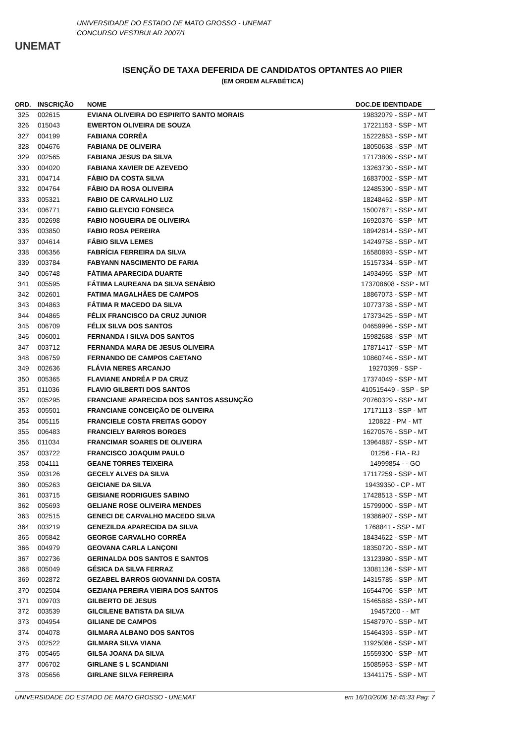UNEMAT
UNIVERSIDADE DO ESTADO DE MATO GROSSO - UNEMAT
CONCURSO VESTIBULAR 2007/1
ISENÇÃO DE TAXA DEFERIDA DE CANDIDATOS OPTANTES AO PIIER
(EM ORDEM ALFABÉTICA)
| ORD. | INSCRIÇÃO | NOME | DOC.DE IDENTIDADE |
| --- | --- | --- | --- |
| 325 | 002615 | EVIANA OLIVEIRA DO ESPIRITO SANTO MORAIS | 19832079 - SSP - MT |
| 326 | 015043 | EWERTON OLIVEIRA DE SOUZA | 17221153 - SSP - MT |
| 327 | 004199 | FABIANA CORRÊA | 15222853 - SSP - MT |
| 328 | 004676 | FABIANA DE OLIVEIRA | 18050638 - SSP - MT |
| 329 | 002565 | FABIANA JESUS DA SILVA | 17173809 - SSP - MT |
| 330 | 004020 | FABIANA XAVIER DE AZEVEDO | 13263730 - SSP - MT |
| 331 | 004714 | FÁBIO DA COSTA SILVA | 16837002 - SSP - MT |
| 332 | 004764 | FÁBIO DA ROSA OLIVEIRA | 12485390 - SSP - MT |
| 333 | 005321 | FABIO DE CARVALHO LUZ | 18248462 - SSP - MT |
| 334 | 006771 | FABIO GLEYCIO FONSECA | 15007871 - SSP - MT |
| 335 | 002698 | FABIO NOGUEIRA DE OLIVEIRA | 16920376 - SSP - MT |
| 336 | 003850 | FABIO ROSA PEREIRA | 18942814 - SSP - MT |
| 337 | 004614 | FÁBIO SILVA LEMES | 14249758 - SSP - MT |
| 338 | 006356 | FABRÍCIA FERREIRA DA SILVA | 16580893 - SSP - MT |
| 339 | 003784 | FABYANN NASCIMENTO DE FARIA | 15157334 - SSP - MT |
| 340 | 006748 | FÁTIMA APARECIDA DUARTE | 14934965 - SSP - MT |
| 341 | 005595 | FÁTIMA LAUREANA DA SILVA SENÁBIO | 173708608 - SSP - MT |
| 342 | 002601 | FATIMA MAGALHÃES DE CAMPOS | 18867073 - SSP - MT |
| 343 | 004863 | FÁTIMA R MACEDO DA SILVA | 10773738 - SSP - MT |
| 344 | 004865 | FÉLIX FRANCISCO DA CRUZ JUNIOR | 17373425 - SSP - MT |
| 345 | 006709 | FÉLIX SILVA DOS SANTOS | 04659996 - SSP - MT |
| 346 | 006001 | FERNANDA I SILVA DOS SANTOS | 15982688 - SSP - MT |
| 347 | 003712 | FERNANDA MARA DE JESUS OLIVEIRA | 17871417 - SSP - MT |
| 348 | 006759 | FERNANDO DE CAMPOS CAETANO | 10860746 - SSP - MT |
| 349 | 002636 | FLÁVIA NERES ARCANJO | 19270399 - SSP - |
| 350 | 005365 | FLAVIANE ANDRÉA P DA CRUZ | 17374049 - SSP - MT |
| 351 | 011036 | FLAVIO GILBERTI DOS SANTOS | 410515449 - SSP - SP |
| 352 | 005295 | FRANCIANE APARECIDA DOS SANTOS ASSUNÇÃO | 20760329 - SSP - MT |
| 353 | 005501 | FRANCIANE CONCEIÇÃO DE OLIVEIRA | 17171113 - SSP - MT |
| 354 | 005115 | FRANCIELE COSTA FREITAS GODOY | 120822 - PM - MT |
| 355 | 006483 | FRANCIELY BARROS BORGES | 16270576 - SSP - MT |
| 356 | 011034 | FRANCIMAR SOARES DE OLIVEIRA | 13964887 - SSP - MT |
| 357 | 003722 | FRANCISCO JOAQUIM PAULO | 01256 - FIA - RJ |
| 358 | 004111 | GEANE TORRES TEIXEIRA | 14999854 - - GO |
| 359 | 003126 | GECELY ALVES DA SILVA | 17117259 - SSP - MT |
| 360 | 005263 | GEICIANE DA SILVA | 19439350 - CP - MT |
| 361 | 003715 | GEISIANE RODRIGUES SABINO | 17428513 - SSP - MT |
| 362 | 005693 | GELIANE ROSE OLIVEIRA MENDES | 15799000 - SSP - MT |
| 363 | 002515 | GENECI DE CARVALHO MACEDO SILVA | 19386907 - SSP - MT |
| 364 | 003219 | GENEZILDA APARECIDA DA SILVA | 1768841 - SSP - MT |
| 365 | 005842 | GEORGE CARVALHO CORRÊA | 18434622 - SSP - MT |
| 366 | 004979 | GEOVANA CARLA LANÇONI | 18350720 - SSP - MT |
| 367 | 002736 | GERINALDA DOS SANTOS E SANTOS | 13123980 - SSP - MT |
| 368 | 005049 | GÉSICA DA SILVA FERRAZ | 13081136 - SSP - MT |
| 369 | 002872 | GEZABEL BARROS GIOVANNI DA COSTA | 14315785 - SSP - MT |
| 370 | 002504 | GEZIANA PEREIRA VIEIRA DOS SANTOS | 16544706 - SSP - MT |
| 371 | 009703 | GILBERTO DE JESUS | 15465888 - SSP - MT |
| 372 | 003539 | GILCILENE BATISTA DA SILVA | 19457200 - - MT |
| 373 | 004954 | GILIANE DE CAMPOS | 15487970 - SSP - MT |
| 374 | 004078 | GILMARA ALBANO DOS SANTOS | 15464393 - SSP - MT |
| 375 | 002522 | GILMARA SILVA VIANA | 11925086 - SSP - MT |
| 376 | 005465 | GILSA JOANA DA SILVA | 15559300 - SSP - MT |
| 377 | 006702 | GIRLANE S L SCANDIANI | 15085953 - SSP - MT |
| 378 | 005656 | GIRLANE SILVA FERREIRA | 13441175 - SSP - MT |
UNIVERSIDADE DO ESTADO DE MATO GROSSO - UNEMAT em 16/10/2006 18:45:33 Pag: 7